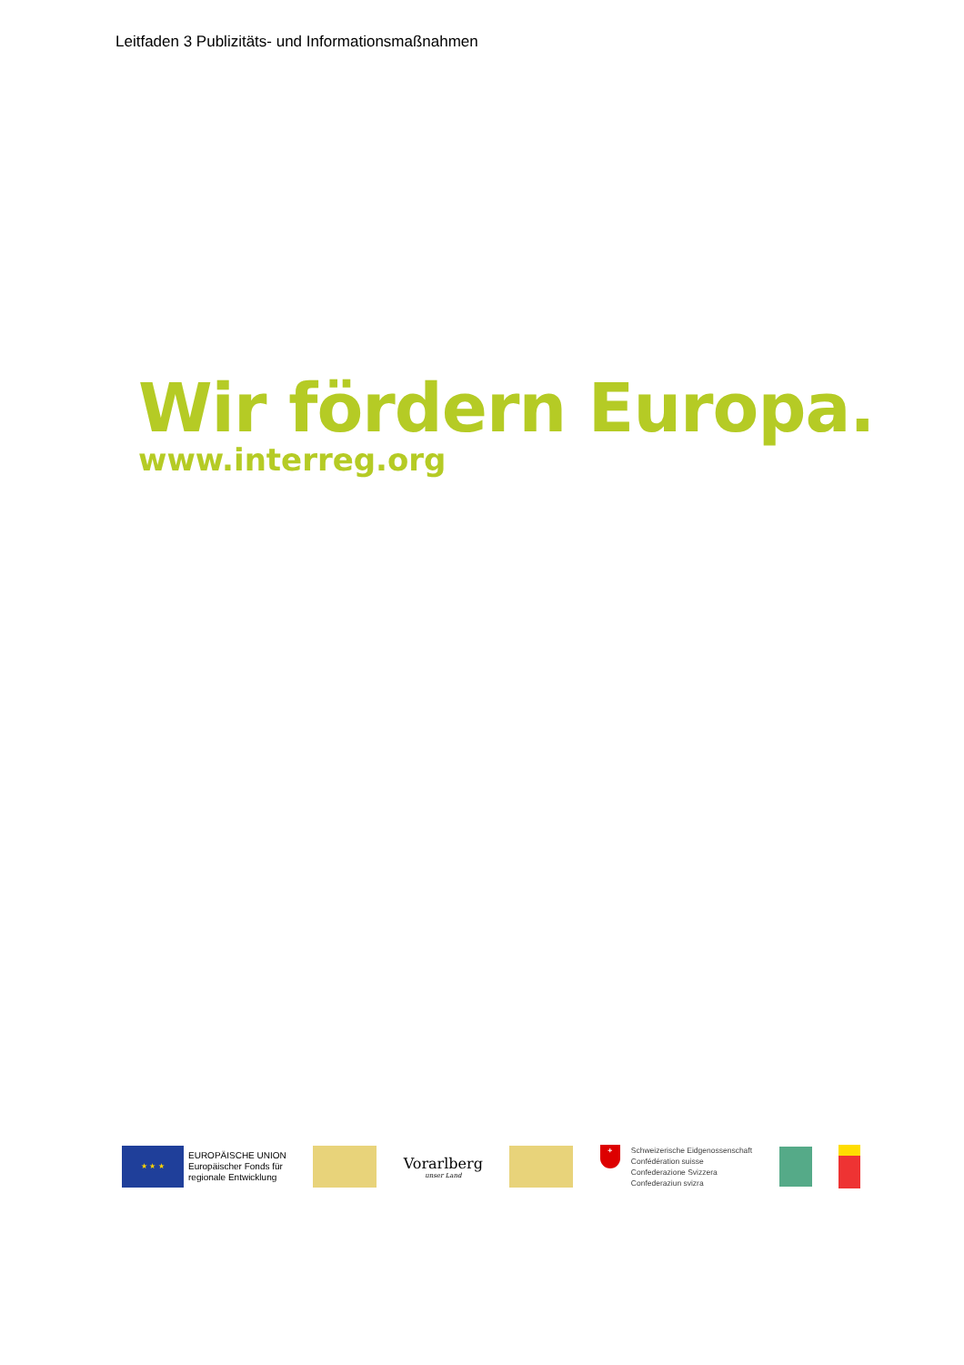Leitfaden 3 Publizitäts- und Informationsmaßnahmen
Wir fördern Europa.
www.interreg.org
★ ★ ★
EUROPÄISCHE UNION
Europäischer Fonds für
regionale Entwicklung
Vorarlberg
unser Land
+
Schweizerische Eidgenossenschaft
Confédération suisse
Confederazione Svizzera
Confederaziun svizra